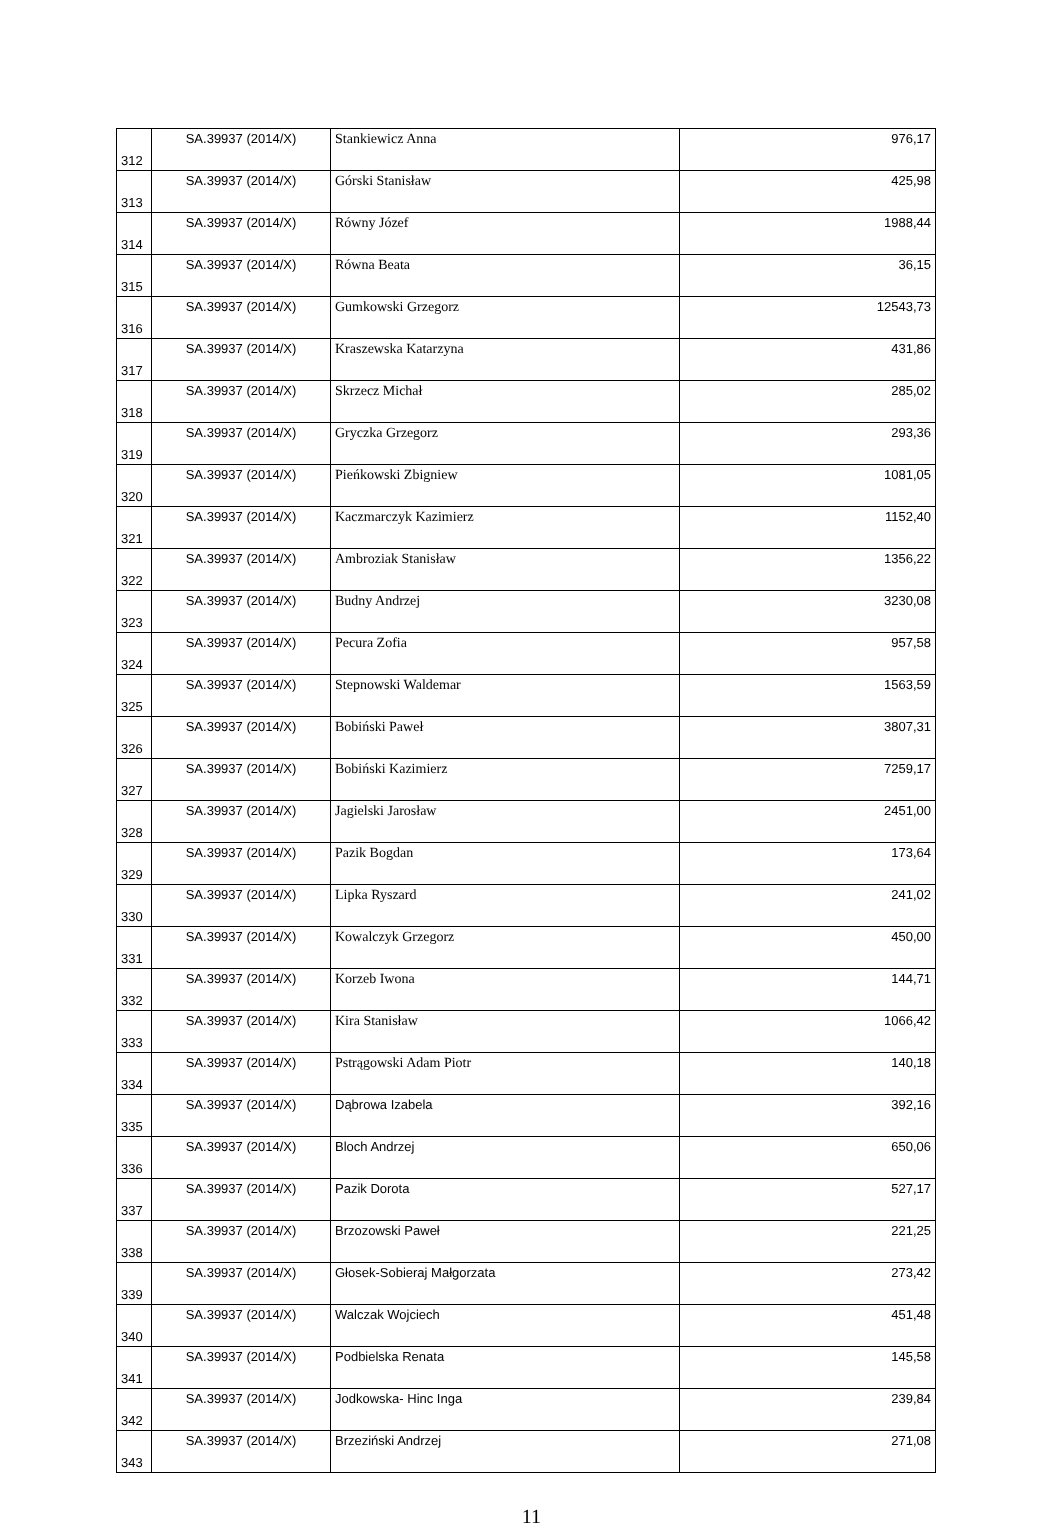| 312 | SA.39937 (2014/X) | Stankiewicz Anna | 976,17 |
| 313 | SA.39937 (2014/X) | Górski Stanisław | 425,98 |
| 314 | SA.39937 (2014/X) | Równy Józef | 1988,44 |
| 315 | SA.39937 (2014/X) | Równa Beata | 36,15 |
| 316 | SA.39937 (2014/X) | Gumkowski Grzegorz | 12543,73 |
| 317 | SA.39937 (2014/X) | Kraszewska Katarzyna | 431,86 |
| 318 | SA.39937 (2014/X) | Skrzecz Michał | 285,02 |
| 319 | SA.39937 (2014/X) | Gryczka Grzegorz | 293,36 |
| 320 | SA.39937 (2014/X) | Pieńkowski Zbigniew | 1081,05 |
| 321 | SA.39937 (2014/X) | Kaczmarczyk Kazimierz | 1152,40 |
| 322 | SA.39937 (2014/X) | Ambroziak Stanisław | 1356,22 |
| 323 | SA.39937 (2014/X) | Budny Andrzej | 3230,08 |
| 324 | SA.39937 (2014/X) | Pecura Zofia | 957,58 |
| 325 | SA.39937 (2014/X) | Stepnowski Waldemar | 1563,59 |
| 326 | SA.39937 (2014/X) | Bobiński Paweł | 3807,31 |
| 327 | SA.39937 (2014/X) | Bobiński Kazimierz | 7259,17 |
| 328 | SA.39937 (2014/X) | Jagielski Jarosław | 2451,00 |
| 329 | SA.39937 (2014/X) | Pazik Bogdan | 173,64 |
| 330 | SA.39937 (2014/X) | Lipka Ryszard | 241,02 |
| 331 | SA.39937 (2014/X) | Kowalczyk Grzegorz | 450,00 |
| 332 | SA.39937 (2014/X) | Korzeb Iwona | 144,71 |
| 333 | SA.39937 (2014/X) | Kira Stanisław | 1066,42 |
| 334 | SA.39937 (2014/X) | Pstrągowski Adam Piotr | 140,18 |
| 335 | SA.39937 (2014/X) | Dąbrowa Izabela | 392,16 |
| 336 | SA.39937 (2014/X) | Bloch Andrzej | 650,06 |
| 337 | SA.39937 (2014/X) | Pazik Dorota | 527,17 |
| 338 | SA.39937 (2014/X) | Brzozowski Paweł | 221,25 |
| 339 | SA.39937 (2014/X) | Głosek-Sobieraj Małgorzata | 273,42 |
| 340 | SA.39937 (2014/X) | Walczak Wojciech | 451,48 |
| 341 | SA.39937 (2014/X) | Podbielska Renata | 145,58 |
| 342 | SA.39937 (2014/X) | Jodkowska- Hinc Inga | 239,84 |
| 343 | SA.39937 (2014/X) | Brzeziński Andrzej | 271,08 |
11